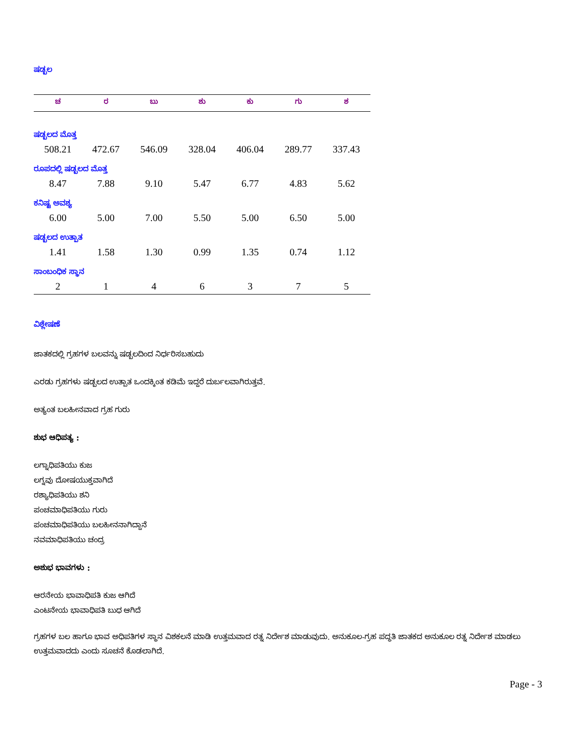ಷಡ್ಬಲ
| ಚ | ರ | ಬು | ಶು | ಕು | ಗು | ಶ |
| --- | --- | --- | --- | --- | --- | --- |
| ಷಡ್ಬಲದ ಮೊತ್ತ | | | | | | |
| 508.21 | 472.67 | 546.09 | 328.04 | 406.04 | 289.77 | 337.43 |
| ರೂಪದಲ್ಲಿ ಷಡ್ಬಲದ ಮೊತ್ತ | | | | | | |
| 8.47 | 7.88 | 9.10 | 5.47 | 6.77 | 4.83 | 5.62 |
| ಕನಿಷ್ಟ ಅವಶ್ಯ | | | | | | |
| 6.00 | 5.00 | 7.00 | 5.50 | 5.00 | 6.50 | 5.00 |
| ಷಡ್ಬಲದ ಉತ್ಪಾತ | | | | | | |
| 1.41 | 1.58 | 1.30 | 0.99 | 1.35 | 0.74 | 1.12 |
| ಸಾಂಬಂಧಿಕ ಸ್ಥಾನ | | | | | | |
| 2 | 1 | 4 | 6 | 3 | 7 | 5 |
ವಿಶ್ಲೇಷಣೆ
ಜಾತಕದಲ್ಲಿ ಗ್ರಹಗಳ ಬಲವನ್ನು ಷಡ್ಬಲದಿಂದ ನಿರ್ಧರಿಸಬಹುದು
ಎರಡು ಗ್ರಹಗಳು ಷಡ್ಬಲದ ಉತ್ಪಾತ ಒಂದಕ್ಕಿಂತ ಕಡಿಮೆ ಇದ್ದರೆ ದುರ್ಬಲವಾಗಿರುತ್ತವೆ.
ಅತ್ಯಂತ ಬಲಹೀನವಾದ ಗ್ರಹ ಗುರು
ಶುಭ ಆಧಿಪತ್ಯ :
ಲಗ್ನಾಧಿಪತಿಯು ಕುಜ
ಲಗ್ನವು ದೋಷಯುಕ್ತವಾಗಿದೆ
ರಶ್ಯಾಧಿಪತಿಯು ಶನಿ
ಪಂಚಮಾಧಿಪತಿಯು ಗುರು
ಪಂಚಮಾಧಿಪತಿಯು ಬಲಹೀನನಾಗಿದ್ದಾನೆ
ನವಮಾಧಿಪತಿಯು ಚಂದ್ರ
ಅಶುಭ ಭಾವಗಳು :
ಆರನೇಯ ಭಾವಾಧಿಪತಿ ಕುಜ ಆಗಿದೆ
ಎಂಟನೇಯ ಭಾವಾಧಿಪತಿ ಬುಧ ಆಗಿದೆ
ಗ್ರಹಗಳ ಬಲ ಹಾಗೂ ಭಾವ ಅಧಿಪತಿಗಳ ಸ್ಥಾನ ವಿಶಕಲನೆ ಮಾಡಿ ಉತ್ತಮವಾದ ರತ್ನ ನಿರ್ದೇಶ ಮಾಡುವುದು. ಅನುಕೂಲ-ಗ್ರಹ ಪದ್ಧತಿ ಜಾತಕದ ಅನುಕೂಲ ರತ್ನ ನಿರ್ದೇಶ ಮಾಡಲು ಉತ್ತಮವಾದದು ಎಂದು ಸೂಚನೆ ಕೊಡಲಾಗಿದೆ.
Page - 3